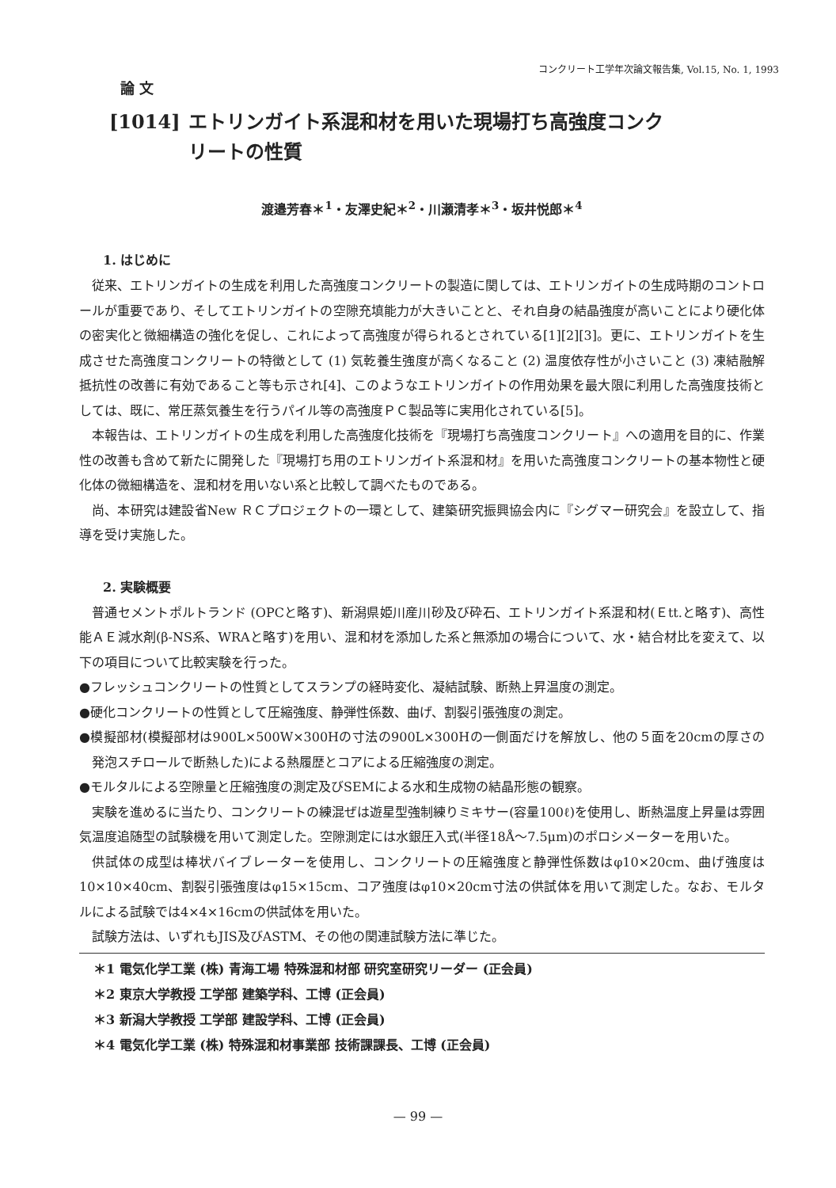コンクリート工学年次論文報告集, Vol.15, No. 1, 1993
論 文
[1014] エトリンガイト系混和材を用いた現場打ち高強度コンク
リートの性質
渡邉芳春＊<sup>1</sup>・友澤史紀＊<sup>2</sup>・川瀬清孝＊<sup>3</sup>・坂井悦郎＊<sup>4</sup>
1. はじめに
従来、エトリンガイトの生成を利用した高強度コンクリートの製造に関しては、エトリンガイトの生成時期のコントロールが重要であり、そしてエトリンガイトの空隙充填能力が大きいことと、それ自身の結晶強度が高いことにより硬化体の密実化と微細構造の強化を促し、これによって高強度が得られるとされている[1][2][3]。更に、エトリンガイトを生成させた高強度コンクリートの特徴として (1) 気乾養生強度が高くなること (2) 温度依存性が小さいこと (3) 凍結融解抵抗性の改善に有効であること等も示され[4]、このようなエトリンガイトの作用効果を最大限に利用した高強度技術としては、既に、常圧蒸気養生を行うパイル等の高強度ＰＣ製品等に実用化されている[5]。
本報告は、エトリンガイトの生成を利用した高強度化技術を『現場打ち高強度コンクリート』への適用を目的に、作業性の改善も含めて新たに開発した『現場打ち用のエトリンガイト系混和材』を用いた高強度コンクリートの基本物性と硬化体の微細構造を、混和材を用いない系と比較して調べたものである。
尚、本研究は建設省New ＲＣプロジェクトの一環として、建築研究振興協会内に『シグマー研究会』を設立して、指導を受け実施した。
2. 実験概要
普通セメントポルトランド (OPCと略す)、新潟県姫川産川砂及び砕石、エトリンガイト系混和材(Ｅtt.と略す)、高性能ＡＥ減水剤(β-NS系、WRAと略す)を用い、混和材を添加した系と無添加の場合について、水・結合材比を変えて、以下の項目について比較実験を行った。
●フレッシュコンクリートの性質としてスランプの経時変化、凝結試験、断熱上昇温度の測定。
●硬化コンクリートの性質として圧縮強度、静弾性係数、曲げ、割裂引張強度の測定。
●模擬部材(模擬部材は900L×500W×300Hの寸法の900L×300Hの一側面だけを解放し、他の５面を20cmの厚さの発泡スチロールで断熱した)による熱履歴とコアによる圧縮強度の測定。
●モルタルによる空隙量と圧縮強度の測定及びSEMによる水和生成物の結晶形態の観察。
実験を進めるに当たり、コンクリートの練混ぜは遊星型強制練りミキサー(容量100ℓ)を使用し、断熱温度上昇量は雰囲気温度追随型の試験機を用いて測定した。空隙測定には水銀圧入式(半径18Å～7.5μm)のポロシメーターを用いた。
供試体の成型は棒状バイブレーターを使用し、コンクリートの圧縮強度と静弾性係数はφ10×20cm、曲げ強度は10×10×40cm、割裂引張強度はφ15×15cm、コア強度はφ10×20cm寸法の供試体を用いて測定した。なお、モルタルによる試験では4×4×16cmの供試体を用いた。
試験方法は、いずれもJIS及びASTM、その他の関連試験方法に準じた。
＊1 電気化学工業 (株) 青海工場 特殊混和材部 研究室研究リーダー (正会員)
＊2 東京大学教授 工学部 建築学科、工博 (正会員)
＊3 新潟大学教授 工学部 建設学科、工博 (正会員)
＊4 電気化学工業 (株) 特殊混和材事業部 技術課課長、工博 (正会員)
— 99 —